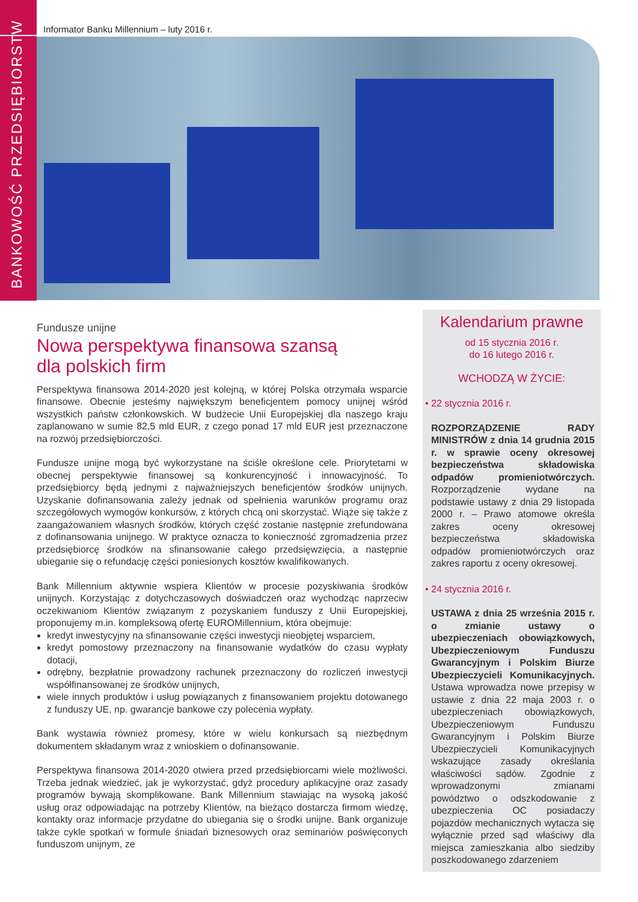BANKOWOŚĆ PRZEDSIĘBIORSTW
Informator Banku Millennium – luty 2016 r.
Fundusze unijne
Nowa perspektywa finansowa szansą
dla polskich firm
Perspektywa finansowa 2014-2020 jest kolejną, w której Polska otrzymała wsparcie finansowe. Obecnie jesteśmy największym beneficjentem pomocy unijnej wśród wszystkich państw członkowskich. W budżecie Unii Europejskiej dla naszego kraju zaplanowano w sumie 82,5 mld EUR, z czego ponad 17 mld EUR jest przeznaczone na rozwój przedsiębiorczości.
Fundusze unijne mogą być wykorzystane na ściśle określone cele. Priorytetami w obecnej perspektywie finansowej są konkurencyjność i innowacyjność. To przedsiębiorcy będą jednymi z najważniejszych beneficjentów środków unijnych. Uzyskanie dofinansowania zależy jednak od spełnienia warunków programu oraz szczegółowych wymogów konkursów, z których chcą oni skorzystać. Wiąże się także z zaangażowaniem własnych środków, których część zostanie następnie zrefundowana z dofinansowania unijnego. W praktyce oznacza to konieczność zgromadzenia przez przedsiębiorcę środków na sfinansowanie całego przedsięwzięcia, a następnie ubieganie się o refundację części poniesionych kosztów kwalifikowanych.
Bank Millennium aktywnie wspiera Klientów w procesie pozyskiwania środków unijnych. Korzystając z dotychczasowych doświadczeń oraz wychodząc naprzeciw oczekiwaniom Klientów związanym z pozyskaniem funduszy z Unii Europejskiej, proponujemy m.in. kompleksową ofertę EUROMillennium, która obejmuje:
kredyt inwestycyjny na sfinansowanie części inwestycji nieobjętej wsparciem,
kredyt pomostowy przeznaczony na finansowanie wydatków do czasu wypłaty dotacji,
odrębny, bezpłatnie prowadzony rachunek przeznaczony do rozliczeń inwestycji współfinansowanej ze środków unijnych,
wiele innych produktów i usług powiązanych z finansowaniem projektu dotowanego z funduszy UE, np. gwarancje bankowe czy polecenia wypłaty.
Bank wystawia również promesy, które w wielu konkursach są niezbędnym dokumentem składanym wraz z wnioskiem o dofinansowanie.
Perspektywa finansowa 2014-2020 otwiera przed przedsiębiorcami wiele możliwości. Trzeba jednak wiedzieć, jak je wykorzystać, gdyż procedury aplikacyjne oraz zasady programów bywają skomplikowane. Bank Millennium stawiając na wysoką jakość usług oraz odpowiadając na potrzeby Klientów, na bieżąco dostarcza firmom wiedzę, kontakty oraz informacje przydatne do ubiegania się o środki unijne. Bank organizuje także cykle spotkań w formule śniadań biznesowych oraz seminariów poświęconych funduszom unijnym, ze
Kalendarium prawne
od 15 stycznia 2016 r.
do 16 lutego 2016 r.
WCHODZĄ W ŻYCIE:
• 22 stycznia 2016 r.
ROZPORZĄDZENIE RADY MINISTRÓW z dnia 14 grudnia 2015 r. w sprawie oceny okresowej bezpieczeństwa składowiska odpadów promieniotwórczych. Rozporządzenie wydane na podstawie ustawy z dnia 29 listopada 2000 r. – Prawo atomowe określa zakres oceny okresowej bezpieczeństwa składowiska odpadów promieniotwórczych oraz zakres raportu z oceny okresowej.
• 24 stycznia 2016 r.
USTAWA z dnia 25 września 2015 r. o zmianie ustawy o ubezpieczeniach obowiązkowych, Ubezpieczeniowym Funduszu Gwarancyjnym i Polskim Biurze Ubezpieczycieli Komunikacyjnych. Ustawa wprowadza nowe przepisy w ustawie z dnia 22 maja 2003 r. o ubezpieczeniach obowiązkowych, Ubezpieczeniowym Funduszu Gwarancyjnym i Polskim Biurze Ubezpieczycieli Komunikacyjnych wskazujące zasady określania właściwości sądów. Zgodnie z wprowadzonymi zmianami powództwo o odszkodowanie z ubezpieczenia OC posiadaczy pojazdów mechanicznych wytacza się wyłącznie przed sąd właściwy dla miejsca zamieszkania albo siedziby poszkodowanego zdarzeniem